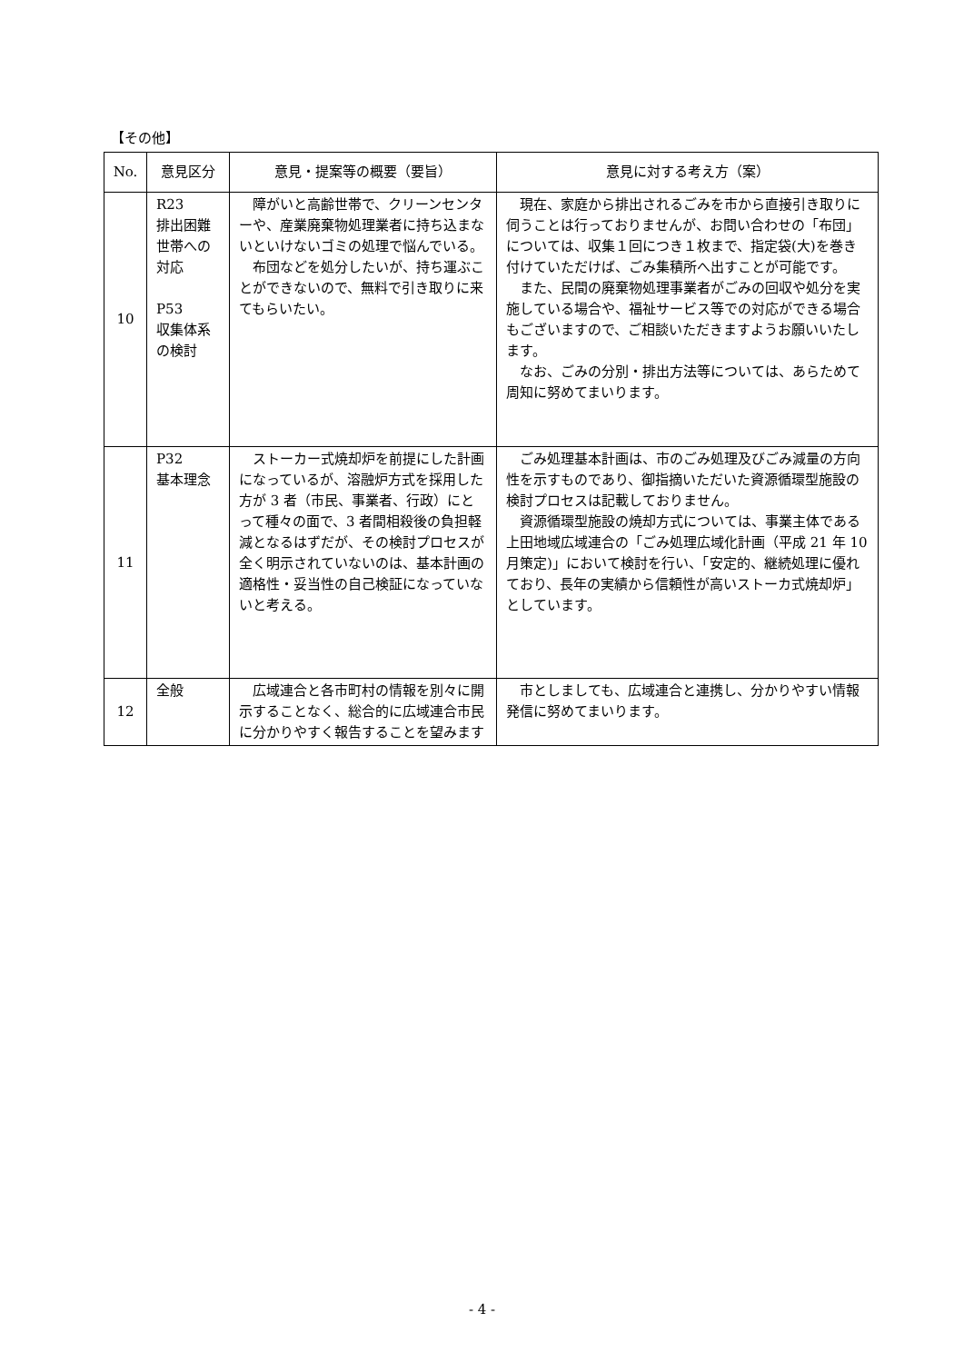【その他】
| No. | 意見区分 | 意見・提案等の概要（要旨） | 意見に対する考え方（案） |
| --- | --- | --- | --- |
| 10 | R23 排出困難世帯への対応 P53 収集体系の検討 | 障がいと高齢世帯で、クリーンセンターや、産業廃棄物処理業者に持ち込まないといけないゴミの処理で悩んでいる。 布団などを処分したいが、持ち運ぶことができないので、無料で引き取りに来てもらいたい。 | 現在、家庭から排出されるごみを市から直接引き取りに伺うことは行っておりませんが、お問い合わせの「布団」については、収集１回につき１枚まで、指定袋(大)を巻き付けていただけば、ごみ集積所へ出すことが可能です。 また、民間の廃棄物処理事業者がごみの回収や処分を実施している場合や、福祉サービス等での対応ができる場合もございますので、ご相談いただきますようお願いいたします。 なお、ごみの分別・排出方法等については、あらためて周知に努めてまいります。 |
| 11 | P32 基本理念 | ストーカー式焼却炉を前提にした計画になっているが、溶融炉方式を採用した方が 3 者（市民、事業者、行政）にとって種々の面で、3 者間相殺後の負担軽減となるはずだが、その検討プロセスが全く明示されていないのは、基本計画の適格性・妥当性の自己検証になっていないと考える。 | ごみ処理基本計画は、市のごみ処理及びごみ減量の方向性を示すものであり、御指摘いただいた資源循環型施設の検討プロセスは記載しておりません。 資源循環型施設の焼却方式については、事業主体である上田地域広域連合の「ごみ処理広域化計画（平成 21 年 10 月策定)」において検討を行い、「安定的、継続処理に優れており、長年の実績から信頼性が高いストーカ式焼却炉」としています。 |
| 12 | 全般 | 広域連合と各市町村の情報を別々に開示することなく、総合的に広域連合市民に分かりやすく報告することを望みます | 市としましても、広域連合と連携し、分かりやすい情報発信に努めてまいります。 |
- 4 -